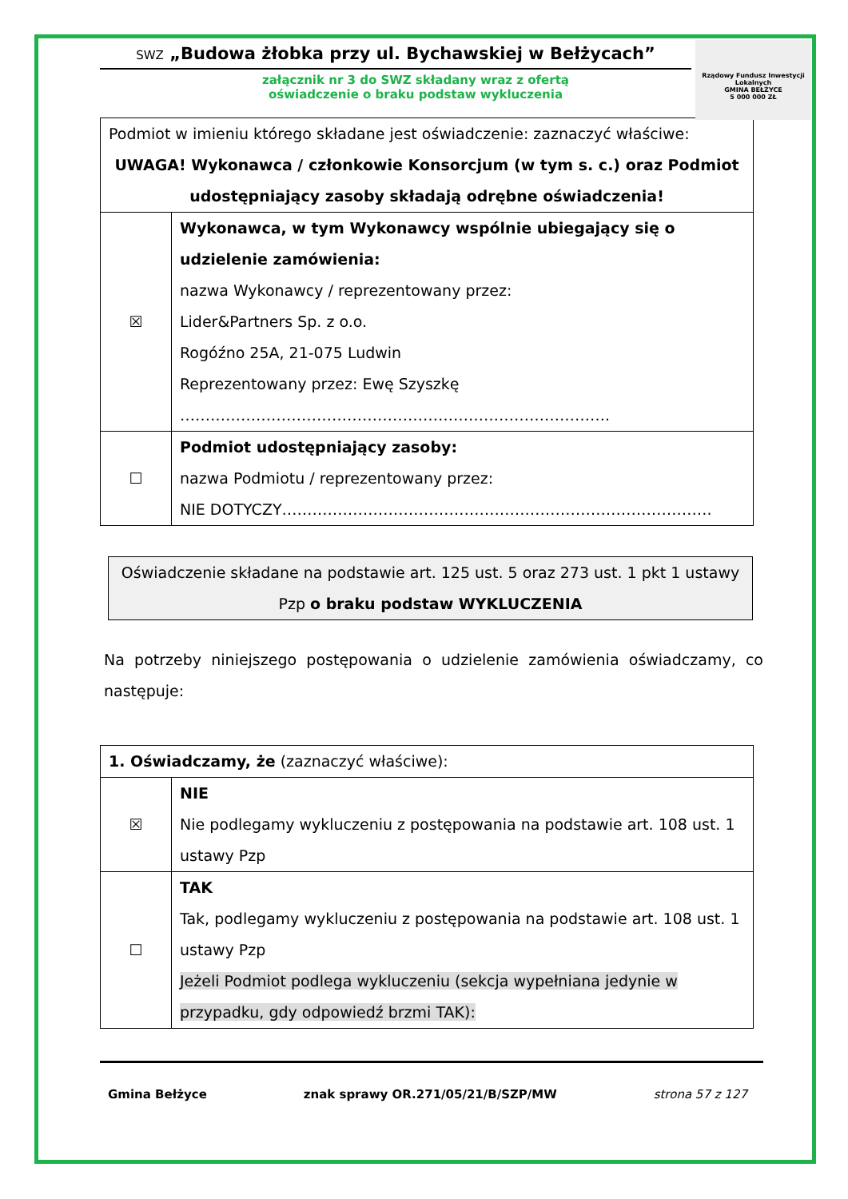Rządowy Fundusz Inwestycji Lokalnych
GMINA BEŁŻYCE
5 000 000 ZŁ
SWZ „Budowa żłobka przy ul. Bychawskiej w Bełżycach”
załącznik nr 3 do SWZ składany wraz z ofertą
oświadczenie o braku podstaw wykluczenia
| Podmiot w imieniu którego składane jest oświadczenie: zaznaczyć właściwe: UWAGA! Wykonawca / członkowie Konsorcjum (w tym s. c.) oraz Podmiot udostępniający zasoby składają odrębne oświadczenia! | |
| ☒ | Wykonawca, w tym Wykonawcy wspólnie ubiegający się o udzielenie zamówienia: nazwa Wykonawcy / reprezentowany przez: Lider&Partners Sp. z o.o. Rogóźno 25A, 21-075 Ludwin Reprezentowany przez: Ewę Szyszkę …………………………………………………………………………. |
| ☐ | Podmiot udostępniający zasoby: nazwa Podmiotu / reprezentowany przez: NIE DOTYCZY…………………………………………………………………………. |
Oświadczenie składane na podstawie art. 125 ust. 5 oraz 273 ust. 1 pkt 1 ustawy Pzp o braku podstaw WYKLUCZENIA
Na potrzeby niniejszego postępowania o udzielenie zamówienia oświadczamy, co następuje:
| 1. Oświadczamy, że (zaznaczyć właściwe): | |
| ☒ | NIE Nie podlegamy wykluczeniu z postępowania na podstawie art. 108 ust. 1 ustawy Pzp |
| ☐ | TAK Tak, podlegamy wykluczeniu z postępowania na podstawie art. 108 ust. 1 ustawy Pzp Jeżeli Podmiot podlega wykluczeniu (sekcja wypełniana jedynie w przypadku, gdy odpowiedź brzmi TAK): |
Gmina Bełżyce znak sprawy OR.271/05/21/B/SZP/MW strona 57 z 127